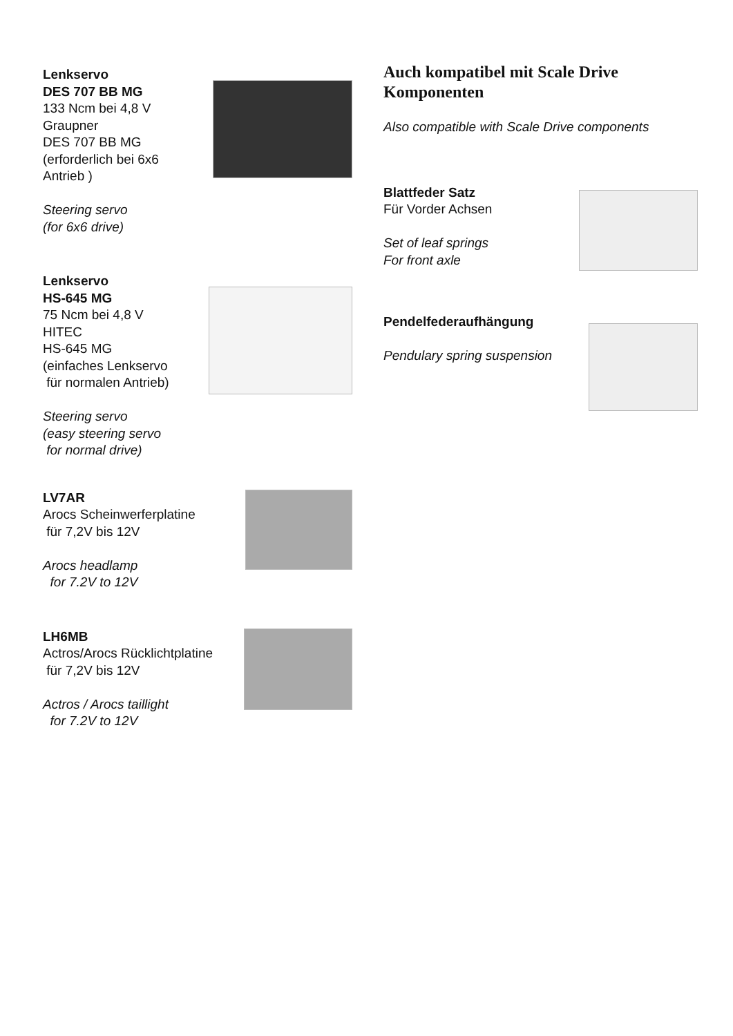Lenkservo
DES 707 BB MG
133 Ncm bei 4,8 V
Graupner
DES 707 BB MG
(erforderlich bei 6x6
Antrieb )
Steering servo
(for 6x6 drive)
Lenkservo
HS-645 MG
75 Ncm bei 4,8 V
HITEC
HS-645 MG
(einfaches Lenkservo
für normalen Antrieb)
Steering servo
(easy steering servo
for normal drive)
LV7AR
Arocs Scheinwerferplatine
für 7,2V bis 12V
Arocs headlamp
for 7.2V to 12V
LH6MB
Actros/Arocs Rücklichtplatine
für 7,2V bis 12V
Actros / Arocs taillight
for 7.2V to 12V
Auch kompatibel mit Scale Drive Komponenten
Also compatible with Scale Drive components
Blattfeder Satz
Für Vorder Achsen
Set of leaf springs
For front axle
Pendelfederaufhängung
Pendulary spring suspension